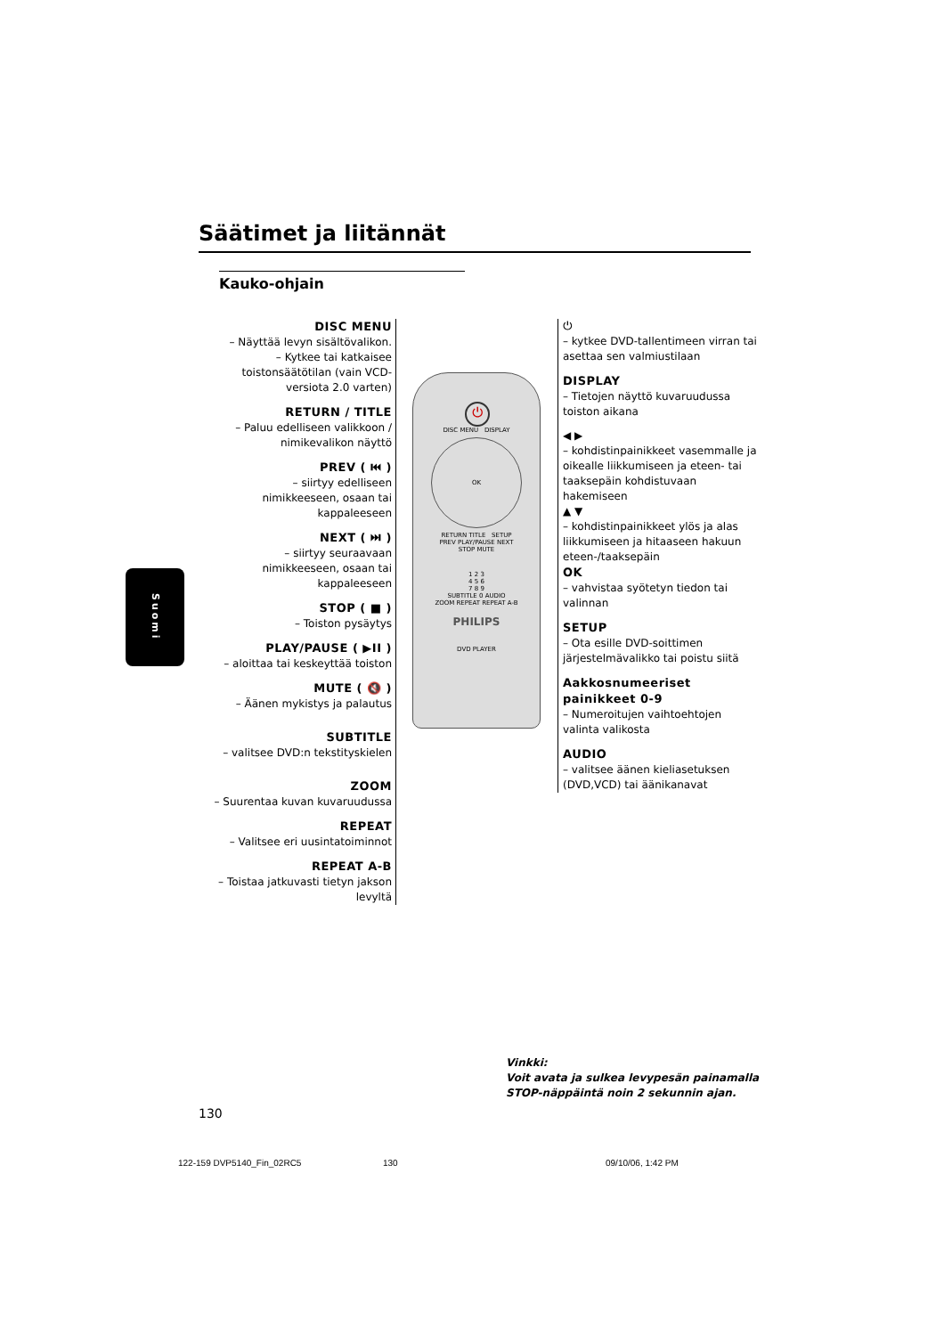Säätimet ja liitännät
Kauko-ohjain
DISC MENU
– Näyttää levyn sisältövalikon.
– Kytkee tai katkaisee toistonsäätötilan (vain VCD-versiota 2.0 varten)
RETURN / TITLE
– Paluu edelliseen valikkoon / nimikevalikon näyttö
PREV ( ⏮ )
– siirtyy edelliseen nimikkeeseen, osaan tai kappaleeseen
NEXT ( ⏭ )
– siirtyy seuraavaan nimikkeeseen, osaan tai kappaleeseen
STOP ( ■ )
– Toiston pysäytys
PLAY/PAUSE ( ▶II )
– aloittaa tai keskeyttää toiston
MUTE ( 🔇 )
– Äänen mykistys ja palautus
SUBTITLE
– valitsee DVD:n tekstityskielen
ZOOM
– Suurentaa kuvan kuvaruudussa
REPEAT
– Valitsee eri uusintatoiminnot
REPEAT A-B
– Toistaa jatkuvasti tietyn jakson levyltä
⏻
DISC MENU DISPLAY
OK
RETURN TITLE SETUP
PREV PLAY/PAUSE NEXT
STOP MUTE
1 2 3
4 5 6
7 8 9
SUBTITLE 0 AUDIO
ZOOM REPEAT REPEAT A-B
PHILIPS
DVD PLAYER
⏻
– kytkee DVD-tallentimeen virran tai asettaa sen valmiustilaan
DISPLAY
– Tietojen näyttö kuvaruudussa toiston aikana
◀ ▶
– kohdistinpainikkeet vasemmalle ja oikealle liikkumiseen ja eteen- tai taaksepäin kohdistuvaan hakemiseen
▲ ▼
– kohdistinpainikkeet ylös ja alas liikkumiseen ja hitaaseen hakuun eteen-/taaksepäin
OK
– vahvistaa syötetyn tiedon tai valinnan
SETUP
– Ota esille DVD-soittimen järjestelmävalikko tai poistu siitä
Aakkosnumeeriset painikkeet 0-9
– Numeroitujen vaihtoehtojen valinta valikosta
AUDIO
– valitsee äänen kieliasetuksen (DVD,VCD) tai äänikanavat
Suomi
Vinkki:
Voit avata ja sulkea levypesän painamalla
STOP-näppäintä noin 2 sekunnin ajan.
130
122-159 DVP5140_Fin_02RC5 130 09/10/06, 1:42 PM